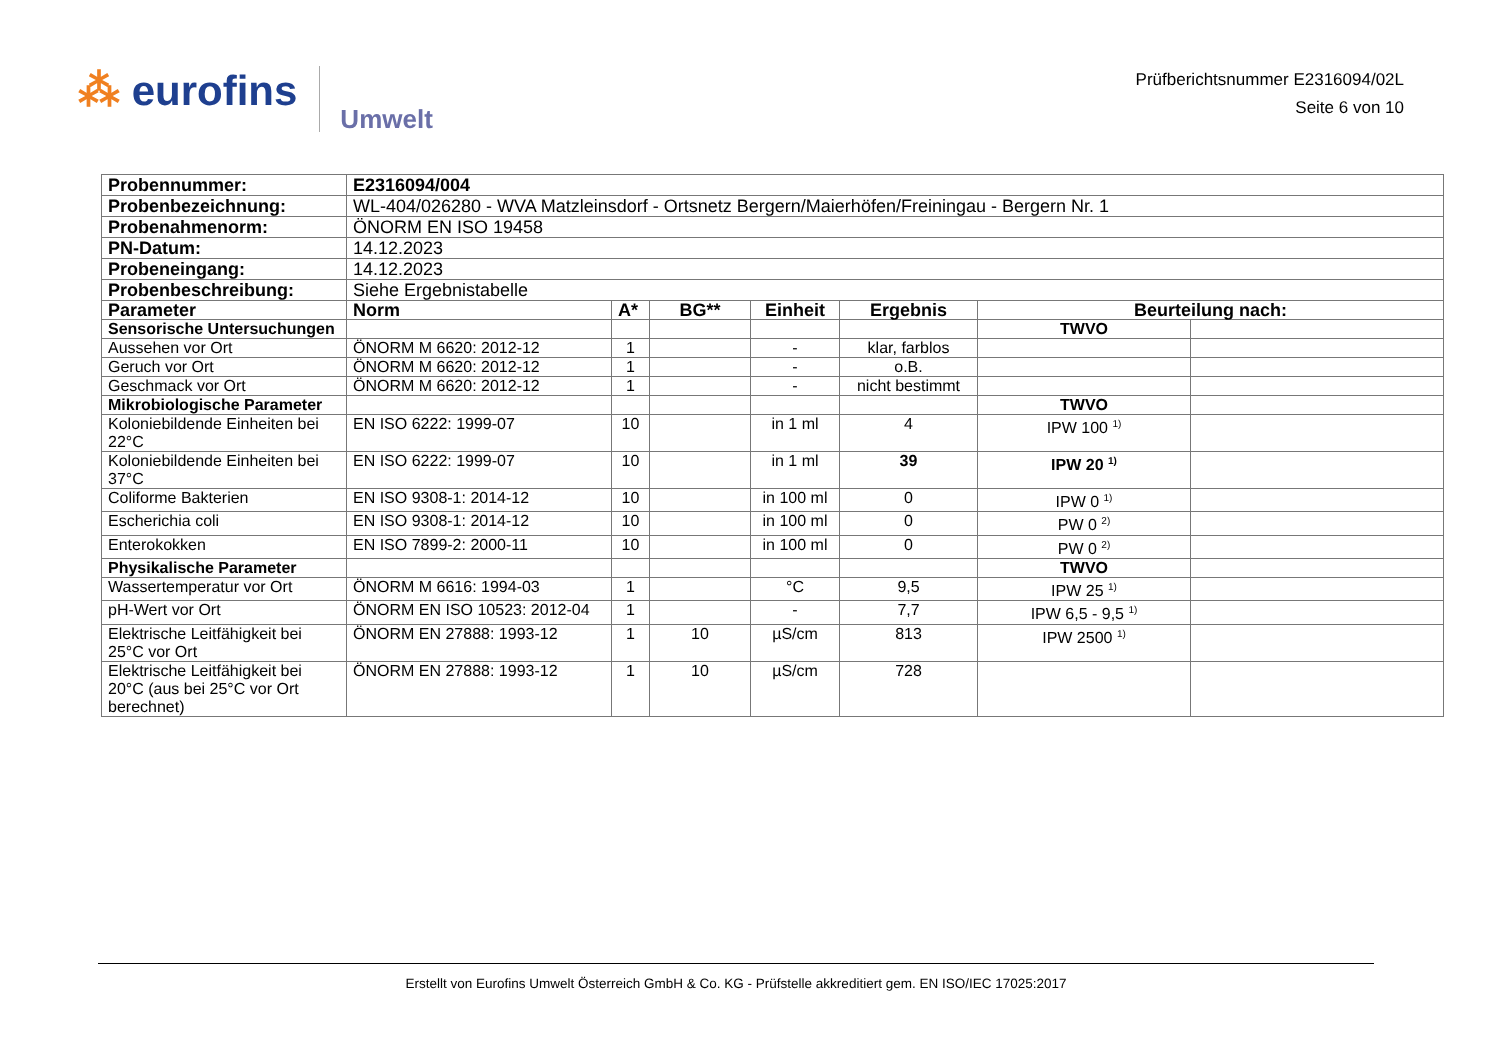⁂ eurofins Umwelt
Prüfberichtsnummer E2316094/02L
Seite 6 von 10
| Probennummer: | E2316094/004 | | | | | | |
| Probenbezeichnung: | WL-404/026280 - WVA Matzleinsdorf - Ortsnetz Bergern/Maierhöfen/Freiningau - Bergern Nr. 1 | | | | | | |
| Probenahmenorm: | ÖNORM EN ISO 19458 | | | | | | |
| PN-Datum: | 14.12.2023 | | | | | | |
| Probeneingang: | 14.12.2023 | | | | | | |
| Probenbeschreibung: | Siehe Ergebnistabelle | | | | | | |
| Parameter | Norm | A* | BG** | Einheit | Ergebnis | Beurteilung nach: | |
| Sensorische Untersuchungen | | | | | | TWVO | |
| Aussehen vor Ort | ÖNORM M 6620: 2012-12 | 1 | | - | klar, farblos | | |
| Geruch vor Ort | ÖNORM M 6620: 2012-12 | 1 | | - | o.B. | | |
| Geschmack vor Ort | ÖNORM M 6620: 2012-12 | 1 | | - | nicht bestimmt | | |
| Mikrobiologische Parameter | | | | | | TWVO | |
| Koloniebildende Einheiten bei 22°C | EN ISO 6222: 1999-07 | 10 | | in 1 ml | 4 | IPW 100 <sup>1)</sup> | |
| Koloniebildende Einheiten bei 37°C | EN ISO 6222: 1999-07 | 10 | | in 1 ml | 39 | IPW 20 <sup>1)</sup> | |
| Coliforme Bakterien | EN ISO 9308-1: 2014-12 | 10 | | in 100 ml | 0 | IPW 0 <sup>1)</sup> | |
| Escherichia coli | EN ISO 9308-1: 2014-12 | 10 | | in 100 ml | 0 | PW 0 <sup>2)</sup> | |
| Enterokokken | EN ISO 7899-2: 2000-11 | 10 | | in 100 ml | 0 | PW 0 <sup>2)</sup> | |
| Physikalische Parameter | | | | | | TWVO | |
| Wassertemperatur vor Ort | ÖNORM M 6616: 1994-03 | 1 | | °C | 9,5 | IPW 25 <sup>1)</sup> | |
| pH-Wert vor Ort | ÖNORM EN ISO 10523: 2012-04 | 1 | | - | 7,7 | IPW 6,5 - 9,5 <sup>1)</sup> | |
| Elektrische Leitfähigkeit bei 25°C vor Ort | ÖNORM EN 27888: 1993-12 | 1 | 10 | µS/cm | 813 | IPW 2500 <sup>1)</sup> | |
| Elektrische Leitfähigkeit bei 20°C (aus bei 25°C vor Ort berechnet) | ÖNORM EN 27888: 1993-12 | 1 | 10 | µS/cm | 728 | | |
Erstellt von Eurofins Umwelt Österreich GmbH & Co. KG - Prüfstelle akkreditiert gem. EN ISO/IEC 17025:2017